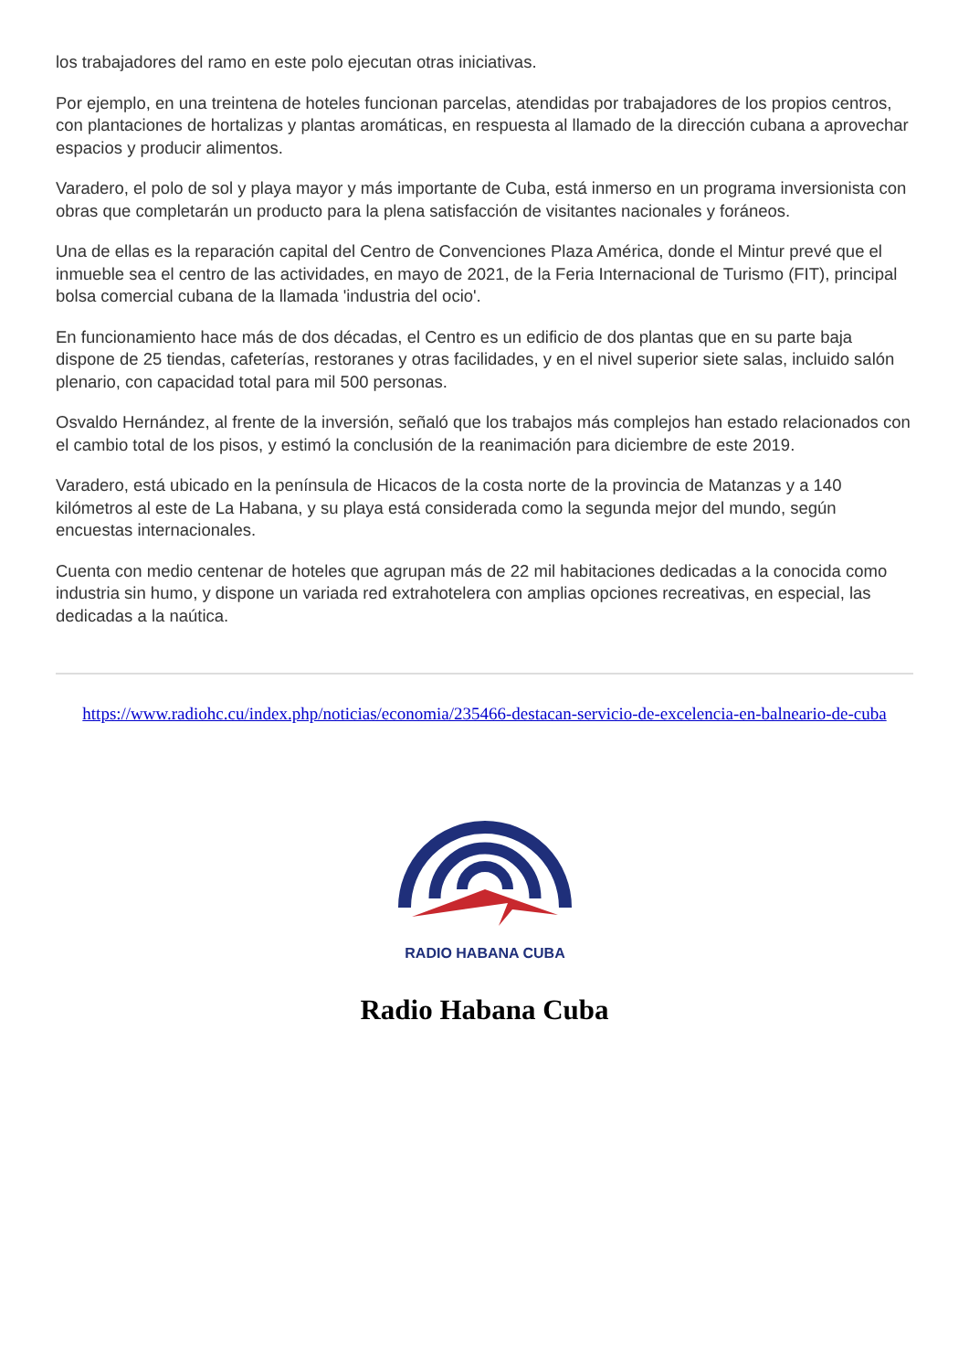los trabajadores del ramo en este polo ejecutan otras iniciativas.
Por ejemplo, en una treintena de hoteles funcionan parcelas, atendidas por trabajadores de los propios centros, con plantaciones de hortalizas y plantas aromáticas, en respuesta al llamado de la dirección cubana a aprovechar espacios y producir alimentos.
Varadero, el polo de sol y playa mayor y más importante de Cuba, está inmerso en un programa inversionista con obras que completarán un producto para la plena satisfacción de visitantes nacionales y foráneos.
Una de ellas es la reparación capital del Centro de Convenciones Plaza América, donde el Mintur prevé que el inmueble sea el centro de las actividades, en mayo de 2021, de la Feria Internacional de Turismo (FIT), principal bolsa comercial cubana de la llamada 'industria del ocio'.
En funcionamiento hace más de dos décadas, el Centro es un edificio de dos plantas que en su parte baja dispone de 25 tiendas, cafeterías, restoranes y otras facilidades, y en el nivel superior siete salas, incluido salón plenario, con capacidad total para mil 500 personas.
Osvaldo Hernández, al frente de la inversión, señaló que los trabajos más complejos han estado relacionados con el cambio total de los pisos, y estimó la conclusión de la reanimación para diciembre de este 2019.
Varadero, está ubicado en la península de Hicacos de la costa norte de la provincia de Matanzas y a 140 kilómetros al este de La Habana, y su playa está considerada como la segunda mejor del mundo, según encuestas internacionales.
Cuenta con medio centenar de hoteles que agrupan más de 22 mil habitaciones dedicadas a la conocida como industria sin humo, y dispone un variada red extrahotelera con amplias opciones recreativas, en especial, las dedicadas a la naútica.
https://www.radiohc.cu/index.php/noticias/economia/235466-destacan-servicio-de-excelencia-en-balneario-de-cuba
RADIO HABANA CUBA
Radio Habana Cuba